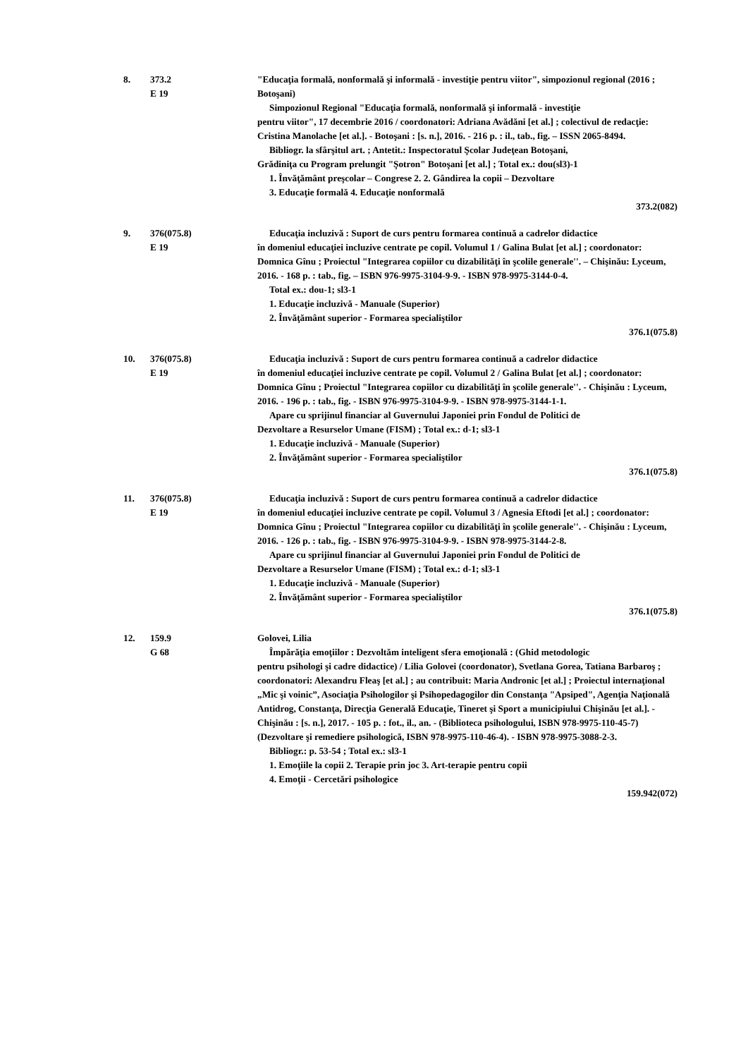8. 373.2
E 19
"Educaţia formală, nonformală şi informală - investiţie pentru viitor", simpozionul regional (2016 ; Botoşani)
Simpozionul Regional "Educaţia formală, nonformală şi informală - investiţie
pentru viitor", 17 decembrie 2016 / coordonatori: Adriana Avădăni [et al.] ; colectivul de redacţie: Cristina Manolache [et al.]. - Botoşani : [s. n.], 2016. - 216 p. : il., tab., fig. – ISSN 2065-8494.
Bibliogr. la sfârşitul art. ; Antetit.: Inspectoratul Şcolar Judeţean Botoşani,
Grădiniţa cu Program prelungit "Şotron" Botoşani [et al.] ; Total ex.: dou(sl3)-1
1. Învăţământ preşcolar – Congrese 2. 2. Gândirea la copii – Dezvoltare
3. Educaţie formală 4. Educaţie nonformală
373.2(082)
9. 376(075.8)
E 19
Educaţia incluzivă : Suport de curs pentru formarea continuă a cadrelor didactice
în domeniul educaţiei incluzive centrate pe copil. Volumul 1 / Galina Bulat [et al.] ; coordonator: Domnica Gînu ; Proiectul "Integrarea copiilor cu dizabilităţi în şcolile generale''. – Chişinău: Lyceum, 2016. - 168 p. : tab., fig. – ISBN 976-9975-3104-9-9. - ISBN 978-9975-3144-0-4.
Total ex.: dou-1; sl3-1
1. Educaţie incluzivă - Manuale (Superior)
2. Învăţământ superior - Formarea specialiştilor
376.1(075.8)
10. 376(075.8)
E 19
Educaţia incluzivă : Suport de curs pentru formarea continuă a cadrelor didactice
în domeniul educaţiei incluzive centrate pe copil. Volumul 2 / Galina Bulat [et al.] ; coordonator: Domnica Gînu ; Proiectul "Integrarea copiilor cu dizabilităţi în şcolile generale''. - Chişinău : Lyceum, 2016. - 196 p. : tab., fig. - ISBN 976-9975-3104-9-9. - ISBN 978-9975-3144-1-1.
Apare cu sprijinul financiar al Guvernului Japoniei prin Fondul de Politici de
Dezvoltare a Resurselor Umane (FISM) ; Total ex.: d-1; sl3-1
1. Educaţie incluzivă - Manuale (Superior)
2. Învăţământ superior - Formarea specialiştilor
376.1(075.8)
11. 376(075.8)
E 19
Educaţia incluzivă : Suport de curs pentru formarea continuă a cadrelor didactice
în domeniul educaţiei incluzive centrate pe copil. Volumul 3 / Agnesia Eftodi [et al.] ; coordonator: Domnica Gînu ; Proiectul "Integrarea copiilor cu dizabilităţi în şcolile generale''. - Chişinău : Lyceum, 2016. - 126 p. : tab., fig. - ISBN 976-9975-3104-9-9. - ISBN 978-9975-3144-2-8.
Apare cu sprijinul financiar al Guvernului Japoniei prin Fondul de Politici de
Dezvoltare a Resurselor Umane (FISM) ; Total ex.: d-1; sl3-1
1. Educaţie incluzivă - Manuale (Superior)
2. Învăţământ superior - Formarea specialiştilor
376.1(075.8)
12. 159.9
G 68
Golovei, Lilia
Împărăţia emoţiilor : Dezvoltăm inteligent sfera emoţională : (Ghid metodologic
pentru psihologi şi cadre didactice) / Lilia Golovei (coordonator), Svetlana Gorea, Tatiana Barbaroş ; coordonatori: Alexandru Fleaş [et al.] ; au contribuit: Maria Andronic [et al.] ; Proiectul internaţional „Mic şi voinic”, Asociaţia Psihologilor şi Psihopedagogilor din Constanţa "Apsiped", Agenţia Naţională Antidrog, Constanţa, Direcţia Generală Educaţie, Tineret şi Sport a municipiului Chişinău [et al.]. - Chişinău : [s. n.], 2017. - 105 p. : fot., il., an. - (Biblioteca psihologului, ISBN 978-9975-110-45-7) (Dezvoltare şi remediere psihologică, ISBN 978-9975-110-46-4). - ISBN 978-9975-3088-2-3.
Bibliogr.: p. 53-54 ; Total ex.: sl3-1
1. Emoţiile la copii 2. Terapie prin joc 3. Art-terapie pentru copii
4. Emoţii - Cercetări psihologice
159.942(072)